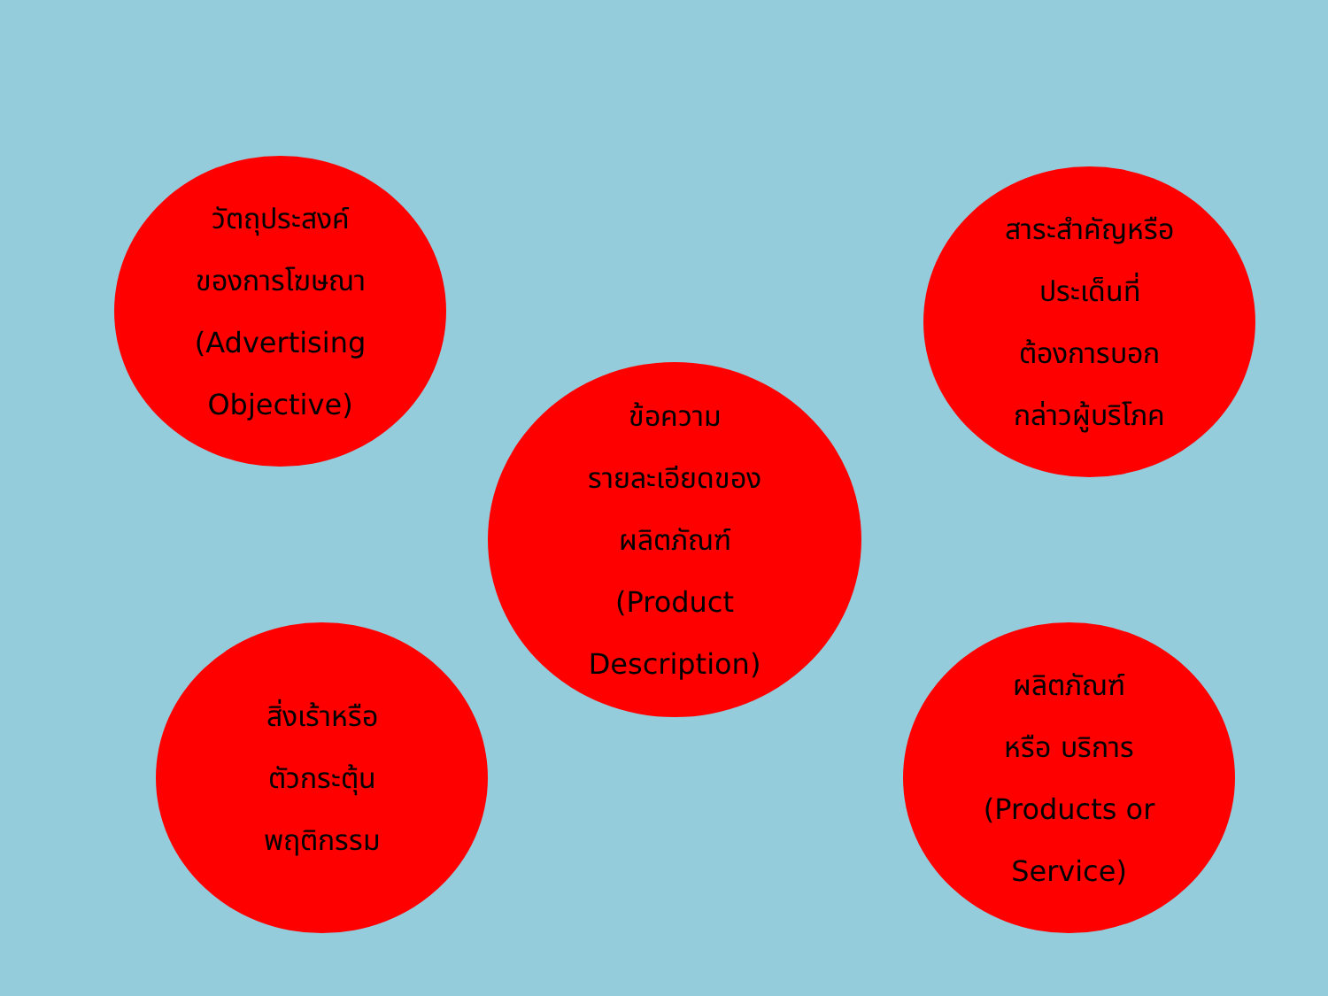วัตถุประสงค์
ของการโฆษณา
(Advertising
Objective)
สาระสำคัญหรือ
ประเด็นที่
ต้องการบอก
กล่าวผู้บริโภค
ข้อความ
รายละเอียดของ
ผลิตภัณฑ์
(Product
Description)
สิ่งเร้าหรือ
ตัวกระตุ้น
พฤติกรรม
ผลิตภัณฑ์
หรือ บริการ
(Products or
Service)